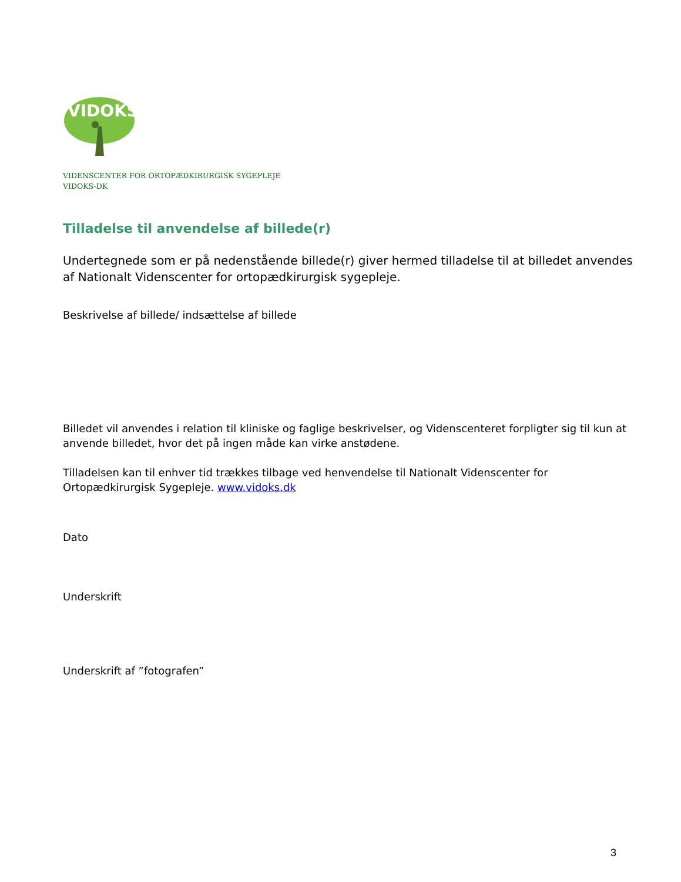VIDOKS
VIDENSCENTER FOR ORTOPÆDKIRURGISK SYGEPLEJE
VIDOKS-DK
Tilladelse til anvendelse af billede(r)
Undertegnede som er på nedenstående billede(r) giver hermed tilladelse til at billedet anvendes af Nationalt Videnscenter for ortopædkirurgisk sygepleje.
Beskrivelse af billede/ indsættelse af billede
Billedet vil anvendes i relation til kliniske og faglige beskrivelser, og Videnscenteret forpligter sig til kun at anvende billedet, hvor det på ingen måde kan virke anstødene.
Tilladelsen kan til enhver tid trækkes tilbage ved henvendelse til Nationalt Videnscenter for Ortopædkirurgisk Sygepleje. www.vidoks.dk
Dato
Underskrift
Underskrift af ”fotografen”
3